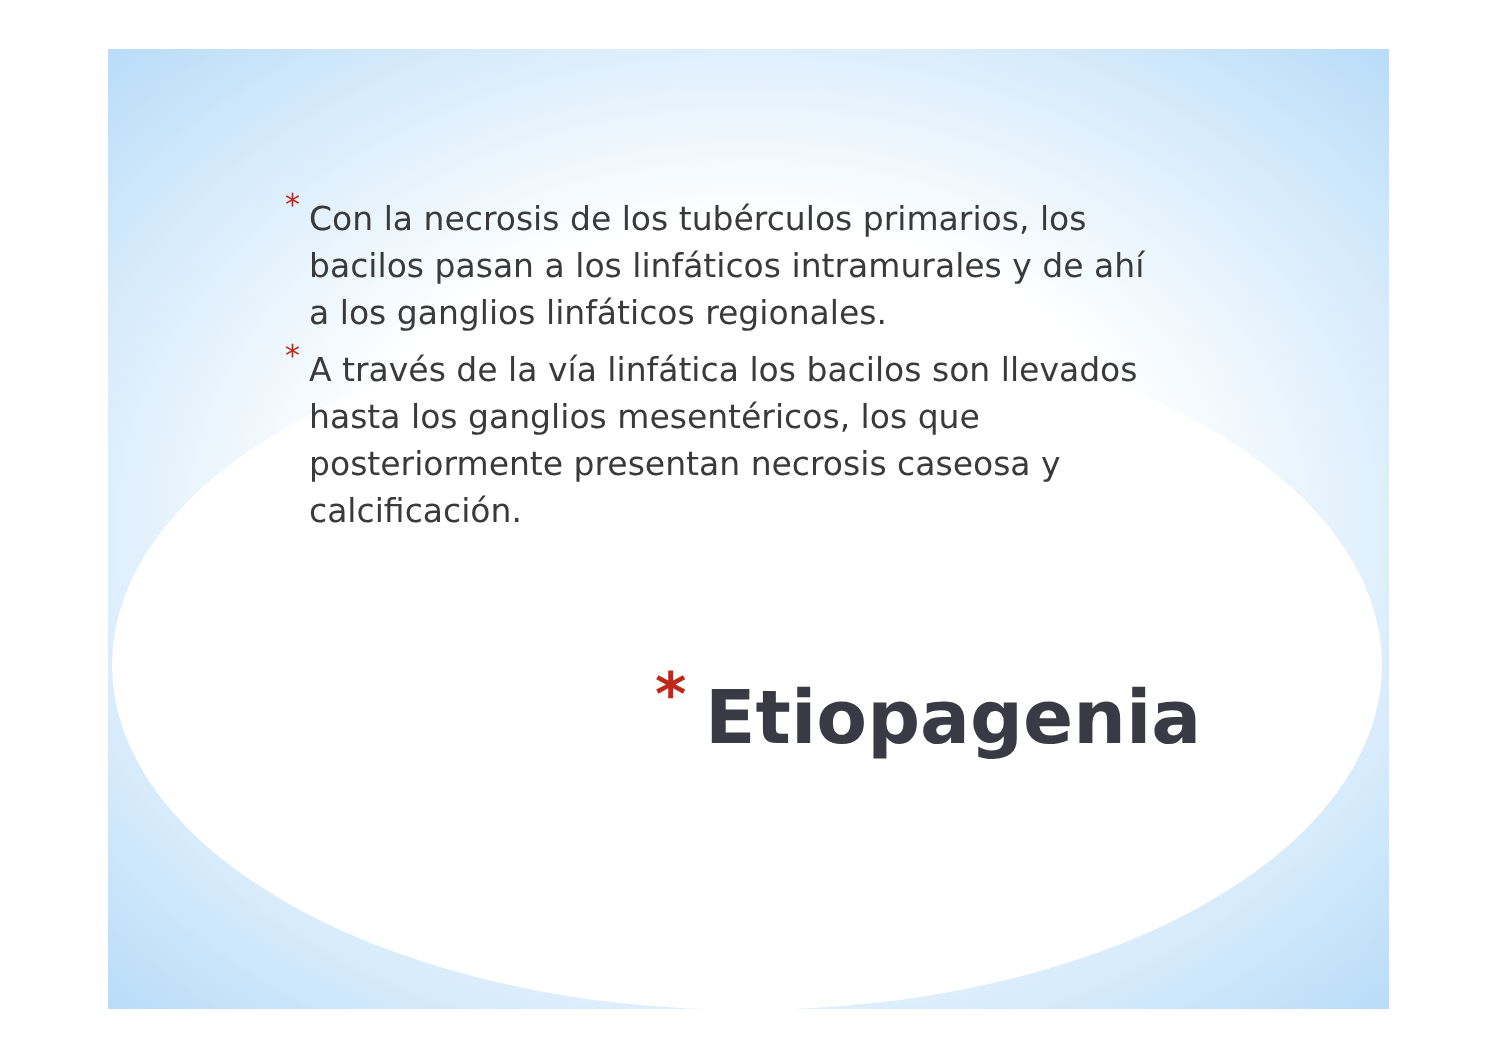* Con la necrosis de los tubérculos primarios, los bacilos pasan a los linfáticos intramurales y de ahí a los ganglios linfáticos regionales.
* A través de la vía linfática los bacilos son llevados hasta los ganglios mesentéricos, los que posteriormente presentan necrosis caseosa y calcificación.
* Etiopagenia